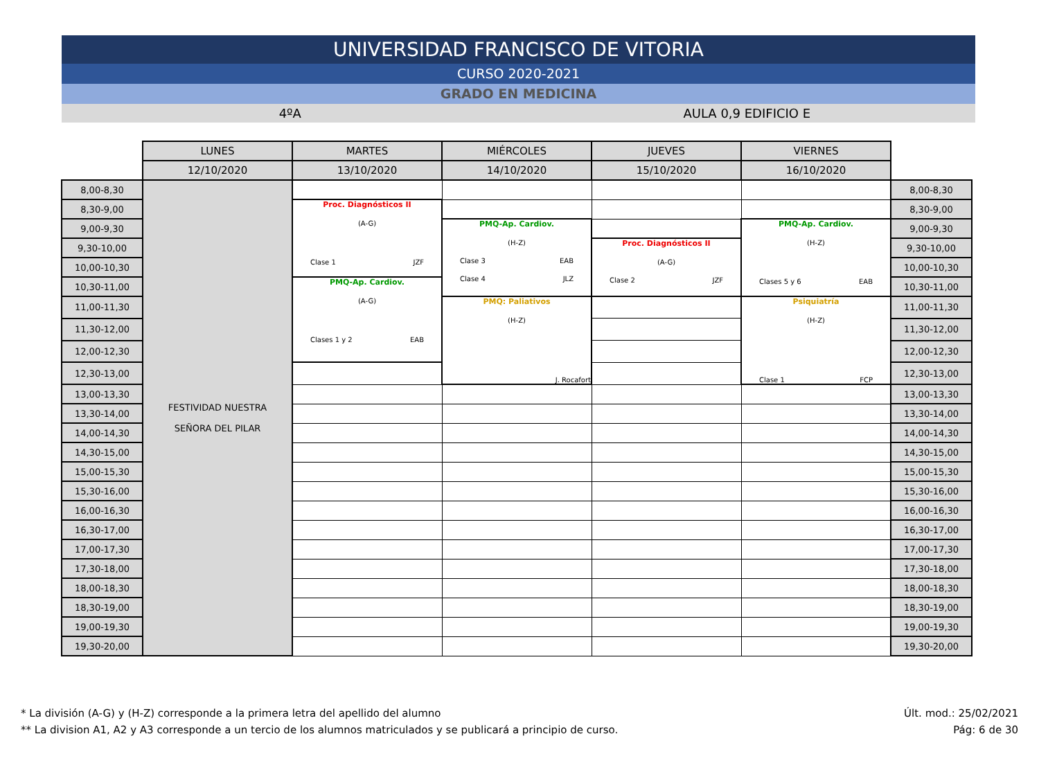UNIVERSIDAD FRANCISCO DE VITORIA
CURSO 2020-2021
GRADO EN MEDICINA
4ºA AULA 0,9 EDIFICIO E
| | LUNES | MARTES | MIÉRCOLES | JUEVES | VIERNES | |
| | 12/10/2020 | 13/10/2020 | 14/10/2020 | 15/10/2020 | 16/10/2020 | |
| 8,00-8,30 | FESTIVIDAD NUESTRA SEÑORA DEL PILAR | | | | | 8,00-8,30 |
| 8,30-9,00 | | Proc. Diagnósticos II (A-G) Clase 1 JZF | | | | 8,30-9,00 |
| 9,00-9,30 | | | PMQ-Ap. Cardiov. (H-Z) Clase 3 EAB Clase 4 JLZ | | PMQ-Ap. Cardiov. (H-Z) Clases 5 y 6 EAB | 9,00-9,30 |
| 9,30-10,00 | | | | Proc. Diagnósticos II (A-G) Clase 2 JZF | | 9,30-10,00 |
| 10,00-10,30 | | | | | | 10,00-10,30 |
| 10,30-11,00 | | PMQ-Ap. Cardiov. (A-G) Clases 1 y 2 EAB | | | | 10,30-11,00 |
| 11,00-11,30 | | | PMQ: Paliativos (H-Z) J. Rocafort | | Psiquiatría (H-Z) Clase 1 FCP | 11,00-11,30 |
| 11,30-12,00 | | | | | | 11,30-12,00 |
| 12,00-12,30 | | | | | | 12,00-12,30 |
| 12,30-13,00 | | | | | | 12,30-13,00 |
| 13,00-13,30 | | | | | | 13,00-13,30 |
| 13,30-14,00 | | | | | | 13,30-14,00 |
| 14,00-14,30 | | | | | | 14,00-14,30 |
| 14,30-15,00 | | | | | | 14,30-15,00 |
| 15,00-15,30 | | | | | | 15,00-15,30 |
| 15,30-16,00 | | | | | | 15,30-16,00 |
| 16,00-16,30 | | | | | | 16,00-16,30 |
| 16,30-17,00 | | | | | | 16,30-17,00 |
| 17,00-17,30 | | | | | | 17,00-17,30 |
| 17,30-18,00 | | | | | | 17,30-18,00 |
| 18,00-18,30 | | | | | | 18,00-18,30 |
| 18,30-19,00 | | | | | | 18,30-19,00 |
| 19,00-19,30 | | | | | | 19,00-19,30 |
| 19,30-20,00 | | | | | | 19,30-20,00 |
* La división (A-G) y (H-Z) corresponde a la primera letra del apellido del alumno
** La division A1, A2 y A3 corresponde a un tercio de los alumnos matriculados y se publicará a principio de curso.
Últ. mod.: 25/02/2021
Pág: 6 de 30